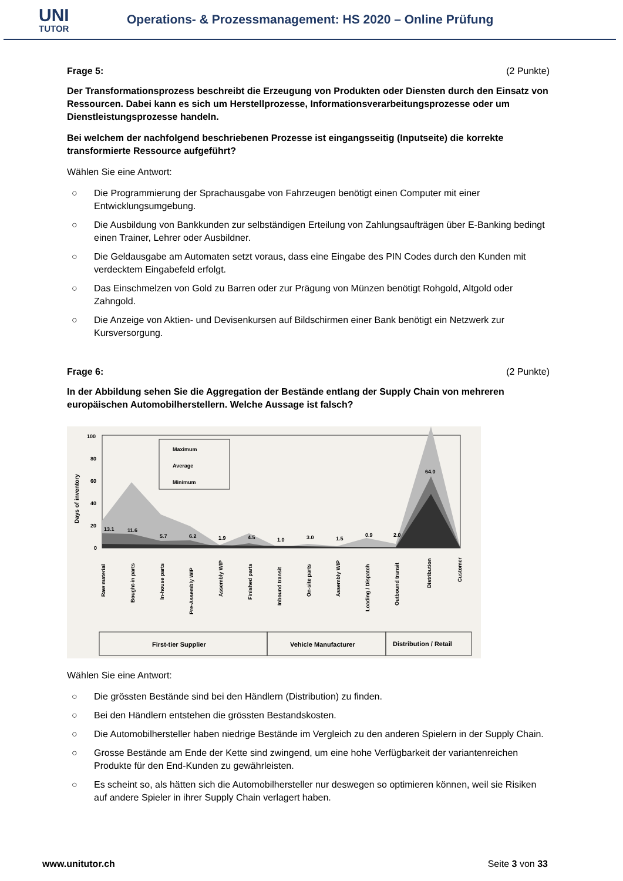UNI
TUTOR
Operations- & Prozessmanagement: HS 2020 – Online Prüfung
Frage 5: (2 Punkte)
Der Transformationsprozess beschreibt die Erzeugung von Produkten oder Diensten durch den Einsatz von Ressourcen. Dabei kann es sich um Herstellprozesse, Informationsverarbeitungsprozesse oder um Dienstleistungsprozesse handeln.
Bei welchem der nachfolgend beschriebenen Prozesse ist eingangsseitig (Inputseite) die korrekte transformierte Ressource aufgeführt?
Wählen Sie eine Antwort:
○ Die Programmierung der Sprachausgabe von Fahrzeugen benötigt einen Computer mit einer Entwicklungsumgebung.
○ Die Ausbildung von Bankkunden zur selbständigen Erteilung von Zahlungsaufträgen über E-Banking bedingt einen Trainer, Lehrer oder Ausbildner.
○ Die Geldausgabe am Automaten setzt voraus, dass eine Eingabe des PIN Codes durch den Kunden mit verdecktem Eingabefeld erfolgt.
○ Das Einschmelzen von Gold zu Barren oder zur Prägung von Münzen benötigt Rohgold, Altgold oder Zahngold.
○ Die Anzeige von Aktien- und Devisenkursen auf Bildschirmen einer Bank benötigt ein Netzwerk zur Kursversorgung.
Frage 6: (2 Punkte)
In der Abbildung sehen Sie die Aggregation der Bestände entlang der Supply Chain von mehreren europäischen Automobilherstellern. Welche Aussage ist falsch?
Days of inventory
100
80
60
40
20
0
Maximum
Average
Minimum
13.1
11.6
5.7
6.2
1.9
4.5
1.0
3.0
1.5
0.9
2.0
64.0
Raw material
Bought-in parts
In-house parts
Pre-Assembly WIP
Assembly WIP
Finished parts
Inbound transit
On-site parts
Assembly WIP
Loading / Dispatch
Outbound transit
Distribution
Customer
First-tier Supplier
Vehicle Manufacturer
Distribution / Retail
Wählen Sie eine Antwort:
○ Die grössten Bestände sind bei den Händlern (Distribution) zu finden.
○ Bei den Händlern entstehen die grössten Bestandskosten.
○ Die Automobilhersteller haben niedrige Bestände im Vergleich zu den anderen Spielern in der Supply Chain.
○ Grosse Bestände am Ende der Kette sind zwingend, um eine hohe Verfügbarkeit der variantenreichen Produkte für den End-Kunden zu gewährleisten.
○ Es scheint so, als hätten sich die Automobilhersteller nur deswegen so optimieren können, weil sie Risiken auf andere Spieler in ihrer Supply Chain verlagert haben.
www.unitutor.ch Seite 3 von 33